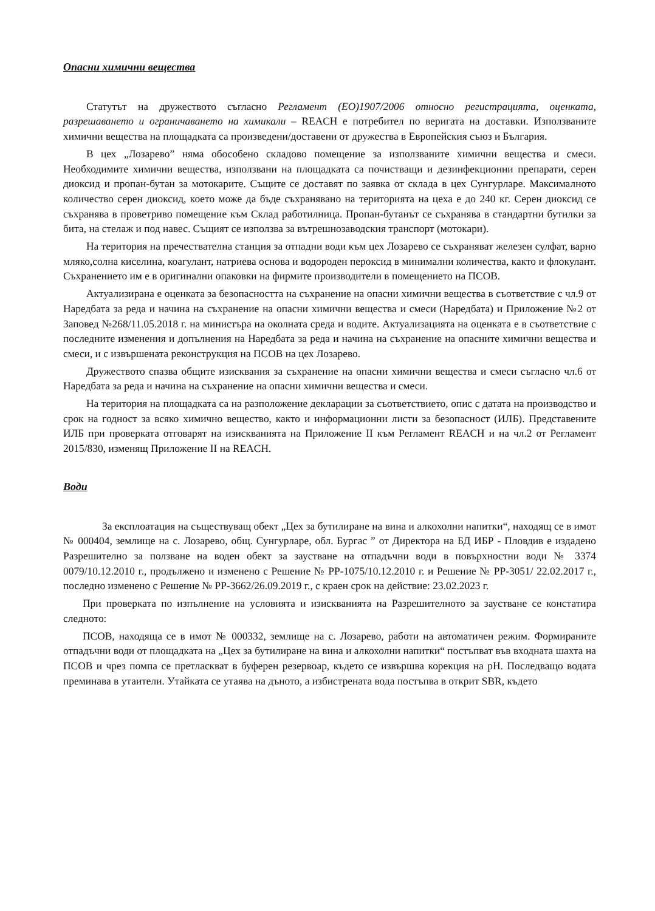Опасни химични вещества
Статутът на дружеството съгласно Регламент (ЕО)1907/2006 относно регистрацията, оценката, разрешаването и ограничаването на химикали – REACH е потребител по веригата на доставки. Използваните химични вещества на площадката са произведени/доставени от дружества в Европейския съюз и България.
В цех „Лозарево” няма обособено складово помещение за използваните химични вещества и смеси. Необходимите химични вещества, използвани на площадката са почистващи и дезинфекционни препарати, серен диоксид и пропан-бутан за мотокарите. Същите се доставят по заявка от склада в цех Сунгурларе. Максималното количество серен диоксид, което може да бъде съхранявано на територията на цеха е до 240 кг. Серен диоксид се съхранява в проветриво помещение към Склад работилница. Пропан-бутанът се съхранява в стандартни бутилки за бита, на стелаж и под навес. Същият се използва за вътрешнозаводския транспорт (мотокари).
На територия на пречествателна станция за отпадни води към цех Лозарево се съхраняват железен сулфат, варно мляко,солна киселина, коагулант, натриева основа и водороден пероксид в минимални количества, както и флокулант. Съхранението им е в оригинални опаковки на фирмите производители в помещението на ПСОВ.
Актуализирана е оценката за безопасността на съхранение на опасни химични вещества в съответствие с чл.9 от Наредбата за реда и начина на съхранение на опасни химични вещества и смеси (Наредбата) и Приложение №2 от Заповед №268/11.05.2018 г. на министъра на околната среда и водите. Актуализацията на оценката е в съответствие с последните изменения и допълнения на Наредбата за реда и начина на съхранение на опасните химични вещества и смеси, и с извършената реконструкция на ПСОВ на цех Лозарево.
Дружеството спазва общите изисквания за съхранение на опасни химични вещества и смеси съгласно чл.6 от Наредбата за реда и начина на съхранение на опасни химични вещества и смеси.
На територия на площадката са на разположение декларации за съответствието, опис с датата на производство и срок на годност за всяко химично вещество, както и информационни листи за безопасност (ИЛБ). Представените ИЛБ при проверката отговарят на изискванията на Приложение II към Регламент REACH и на чл.2 от Регламент 2015/830, изменящ Приложение II на REACH.
Води
За експлоатация на съществуващ обект „Цех за бутилиране на вина и алкохолни напитки“, находящ се в имот № 000404, землище на с. Лозарево, общ. Сунгурларе, обл. Бургас ” от Директора на БД ИБР - Пловдив е издадено Разрешително за ползване на воден обект за заустване на отпадъчни води в повърхностни води № 3374 0079/10.12.2010 г., продължено и изменено с Решение № РР-1075/10.12.2010 г. и Решение № РР-3051/ 22.02.2017 г., последно изменено с Решение № РР-3662/26.09.2019 г., с краен срок на действие: 23.02.2023 г.
При проверката по изпълнение на условията и изискванията на Разрешителното за заустване се констатира следното:
ПСОВ, находяща се в имот № 000332, землище на с. Лозарево, работи на автоматичен режим. Формираните отпадъчни води от площадката на „Цех за бутилиране на вина и алкохолни напитки“ постъпват във входната шахта на ПСОВ и чрез помпа се претласкват в буферен резервоар, където се извършва корекция на pH. Последващо водата преминава в утаители. Утайката се утаява на дъното, а избистрената вода постъпва в открит SBR, където